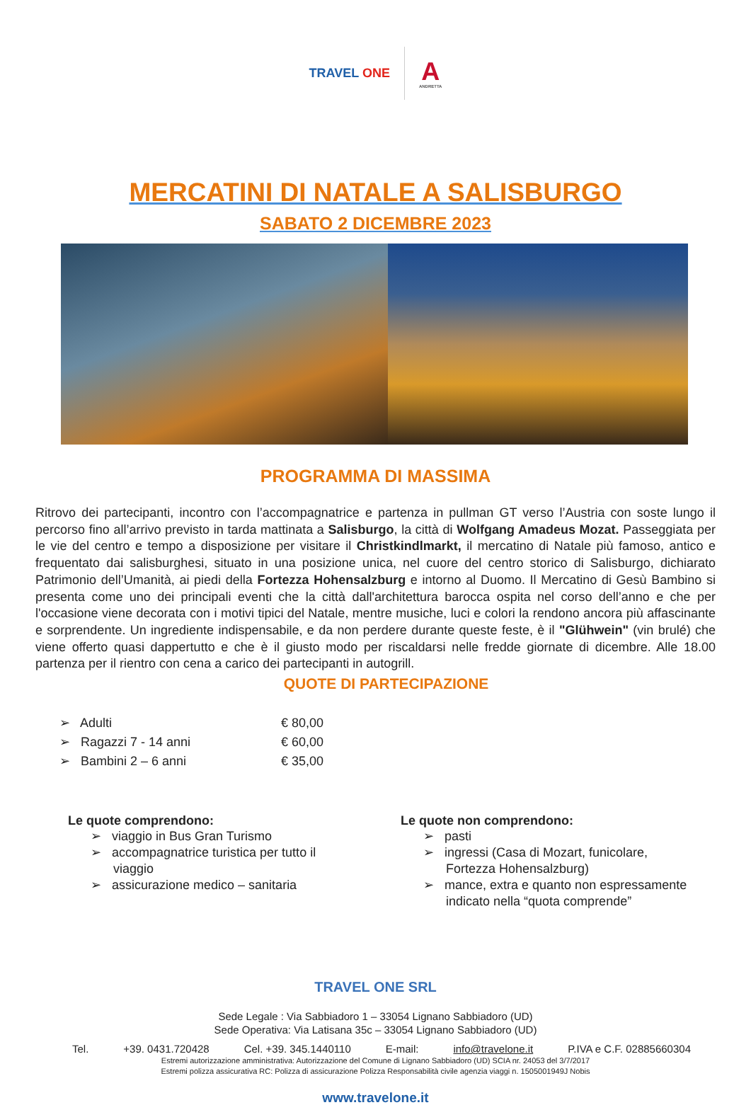TRAVEL ONE
A
ANDRETTA
MERCATINI DI NATALE A SALISBURGO
SABATO 2 DICEMBRE 2023
PROGRAMMA DI MASSIMA
Ritrovo dei partecipanti, incontro con l’accompagnatrice e partenza in pullman GT verso l’Austria con soste lungo il percorso fino all’arrivo previsto in tarda mattinata a Salisburgo, la città di Wolfgang Amadeus Mozat. Passeggiata per le vie del centro e tempo a disposizione per visitare il Christkindlmarkt, il mercatino di Natale più famoso, antico e frequentato dai salisburghesi, situato in una posizione unica, nel cuore del centro storico di Salisburgo, dichiarato Patrimonio dell’Umanità, ai piedi della Fortezza Hohensalzburg e intorno al Duomo. Il Mercatino di Gesù Bambino si presenta come uno dei principali eventi che la città dall'architettura barocca ospita nel corso dell’anno e che per l'occasione viene decorata con i motivi tipici del Natale, mentre musiche, luci e colori la rendono ancora più affascinante e sorprendente. Un ingrediente indispensabile, e da non perdere durante queste feste, è il "Glühwein" (vin brulé) che viene offerto quasi dappertutto e che è il giusto modo per riscaldarsi nelle fredde giornate di dicembre. Alle 18.00 partenza per il rientro con cena a carico dei partecipanti in autogrill.
QUOTE DI PARTECIPAZIONE
➢ Adulti € 80,00
➢ Ragazzi 7 - 14 anni € 60,00
➢ Bambini 2 – 6 anni € 35,00
Le quote comprendono:
➢ viaggio in Bus Gran Turismo
➢ accompagnatrice turistica per tutto il viaggio
➢ assicurazione medico – sanitaria
Le quote non comprendono:
➢ pasti
➢ ingressi (Casa di Mozart, funicolare, Fortezza Hohensalzburg)
➢ mance, extra e quanto non espressamente indicato nella “quota comprende”
TRAVEL ONE SRL
Sede Legale : Via Sabbiadoro 1 – 33054 Lignano Sabbiadoro (UD)
Sede Operativa: Via Latisana 35c – 33054 Lignano Sabbiadoro (UD)
Tel. +39. 0431.720428 Cel. +39. 345.1440110 E-mail: info@travelone.it P.IVA e C.F. 02885660304
Estremi autorizzazione amministrativa: Autorizzazione del Comune di Lignano Sabbiadoro (UD) SCIA nr. 24053 del 3/7/2017
Estremi polizza assicurativa RC: Polizza di assicurazione Polizza Responsabilità civile agenzia viaggi n. 1505001949J Nobis
www.travelone.it